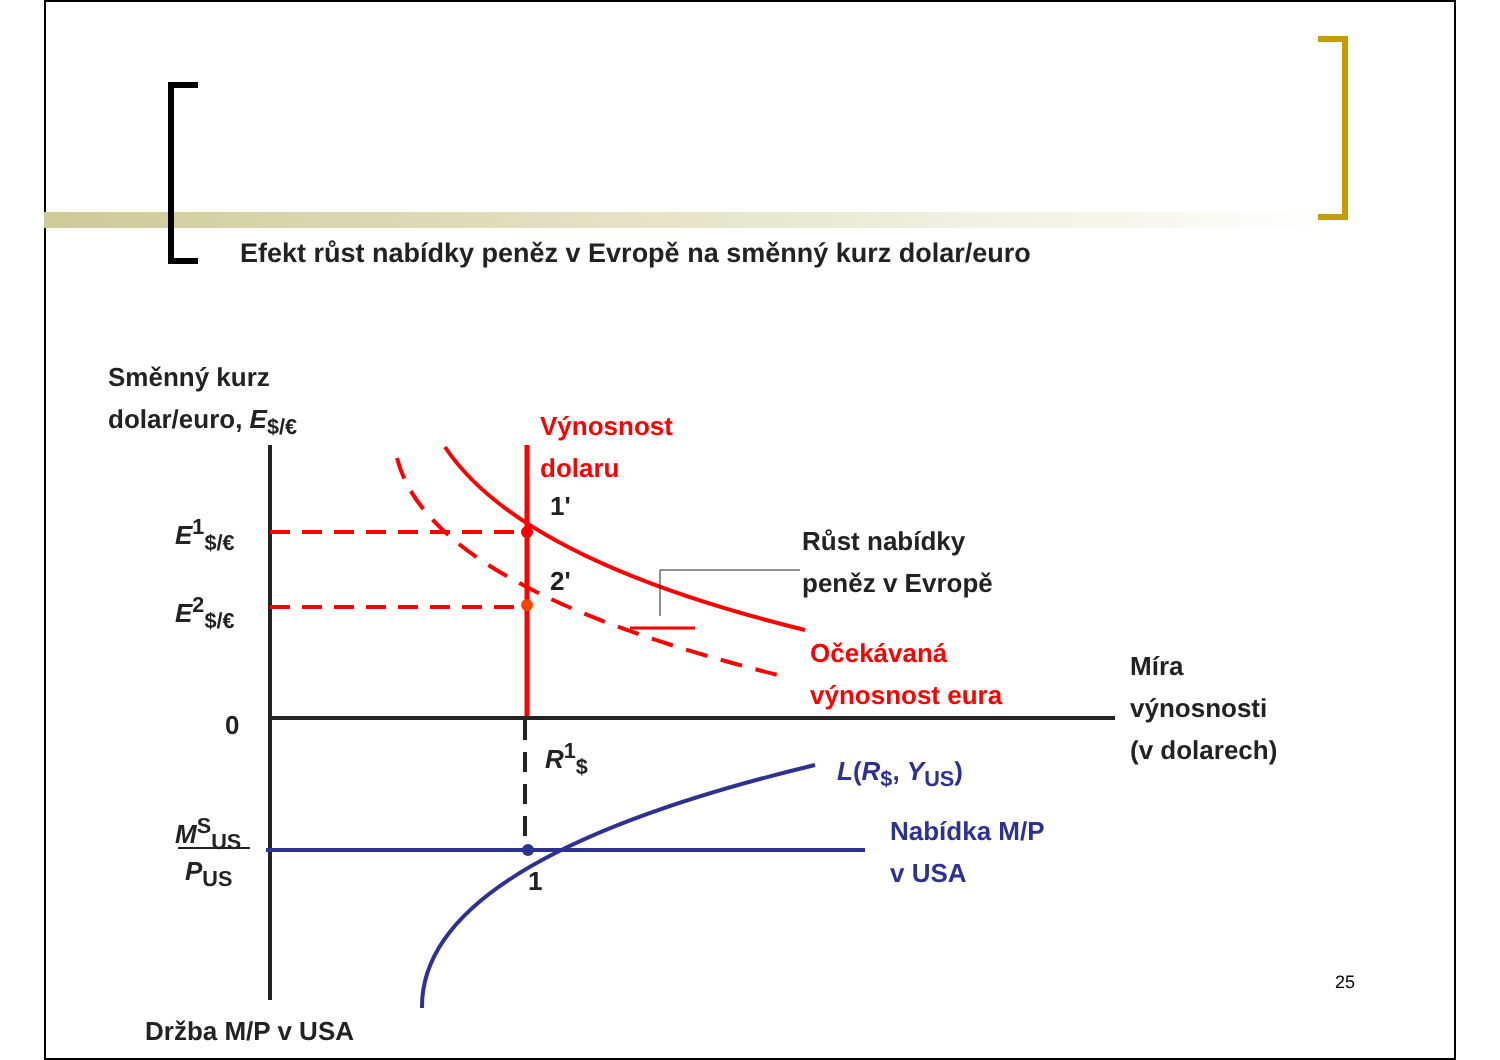Efekt růst nabídky peněz v Evropě na směnný kurz dolar/euro
Směnný kurz
dolar/euro, E<sub>$/€</sub>
Výnosnost
dolaru
1'
E<sup>1</sup><sub>$/€</sub>
Růst nabídky
peněz v Evropě
2'
E<sup>2</sup><sub>$/€</sub>
Očekávaná
výnosnost eura
Míra
výnosnosti
(v dolarech)
0
R<sup>1</sup><sub>$</sub>
L(R<sub>$</sub>, Y<sub>US</sub>)
M<sup>S</sup><sub>US</sub>
P<sub>US</sub>
Nabídka M/P
v USA
1
25
Držba M/P v USA